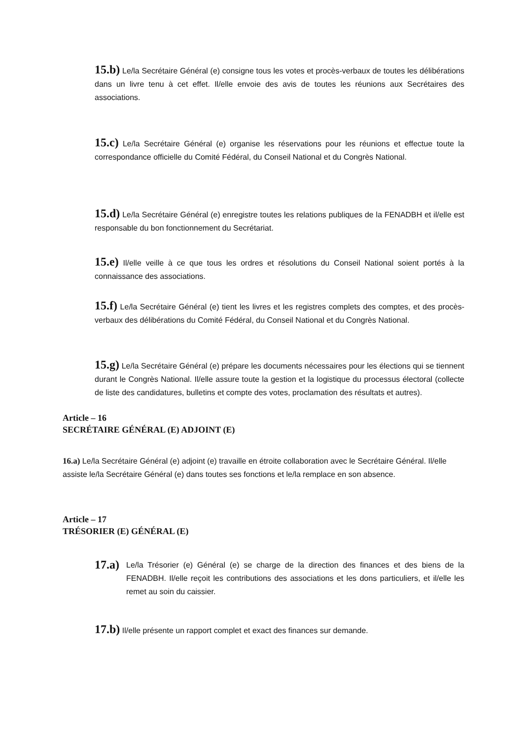15.b) Le/la Secrétaire Général (e) consigne tous les votes et procès-verbaux de toutes les délibérations dans un livre tenu à cet effet. Il/elle envoie des avis de toutes les réunions aux Secrétaires des associations.
15.c) Le/la Secrétaire Général (e) organise les réservations pour les réunions et effectue toute la correspondance officielle du Comité Fédéral, du Conseil National et du Congrès National.
15.d) Le/la Secrétaire Général (e) enregistre toutes les relations publiques de la FENADBH et il/elle est responsable du bon fonctionnement du Secrétariat.
15.e) Il/elle veille à ce que tous les ordres et résolutions du Conseil National soient portés à la connaissance des associations.
15.f) Le/la Secrétaire Général (e) tient les livres et les registres complets des comptes, et des procès-verbaux des délibérations du Comité Fédéral, du Conseil National et du Congrès National.
15.g) Le/la Secrétaire Général (e) prépare les documents nécessaires pour les élections qui se tiennent durant le Congrès National. Il/elle assure toute la gestion et la logistique du processus électoral (collecte de liste des candidatures, bulletins et compte des votes, proclamation des résultats et autres).
Article – 16
SECRÉTAIRE GÉNÉRAL (E) ADJOINT (E)
16.a) Le/la Secrétaire Général (e) adjoint (e) travaille en étroite collaboration avec le Secrétaire Général. Il/elle assiste le/la Secrétaire Général (e) dans toutes ses fonctions et le/la remplace en son absence.
Article – 17
TRÉSORIER (E) GÉNÉRAL (E)
17.a) Le/la Trésorier (e) Général (e) se charge de la direction des finances et des biens de la FENADBH. Il/elle reçoit les contributions des associations et les dons particuliers, et il/elle les remet au soin du caissier.
17.b) Il/elle présente un rapport complet et exact des finances sur demande.